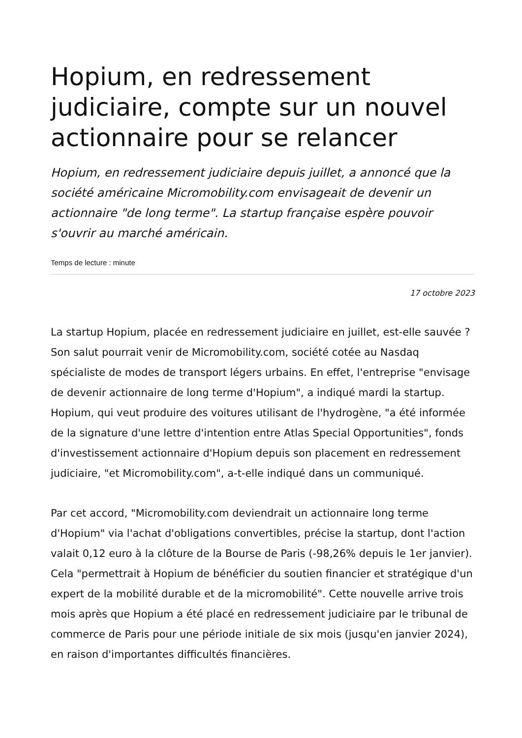Hopium, en redressement judiciaire, compte sur un nouvel actionnaire pour se relancer
Hopium, en redressement judiciaire depuis juillet, a annoncé que la société américaine Micromobility.com envisageait de devenir un actionnaire "de long terme". La startup française espère pouvoir s'ouvrir au marché américain.
Temps de lecture : minute
17 octobre 2023
La startup Hopium, placée en redressement judiciaire en juillet, est-elle sauvée ? Son salut pourrait venir de Micromobility.com, société cotée au Nasdaq spécialiste de modes de transport légers urbains. En effet, l'entreprise "envisage de devenir actionnaire de long terme d'Hopium", a indiqué mardi la startup. Hopium, qui veut produire des voitures utilisant de l'hydrogène, "a été informée de la signature d'une lettre d'intention entre Atlas Special Opportunities", fonds d'investissement actionnaire d'Hopium depuis son placement en redressement judiciaire, "et Micromobility.com", a-t-elle indiqué dans un communiqué.
Par cet accord, "Micromobility.com deviendrait un actionnaire long terme d'Hopium" via l'achat d'obligations convertibles, précise la startup, dont l'action valait 0,12 euro à la clôture de la Bourse de Paris (-98,26% depuis le 1er janvier). Cela "permettrait à Hopium de bénéficier du soutien financier et stratégique d'un expert de la mobilité durable et de la micromobilité". Cette nouvelle arrive trois mois après que Hopium a été placé en redressement judiciaire par le tribunal de commerce de Paris pour une période initiale de six mois (jusqu'en janvier 2024), en raison d'importantes difficultés financières.